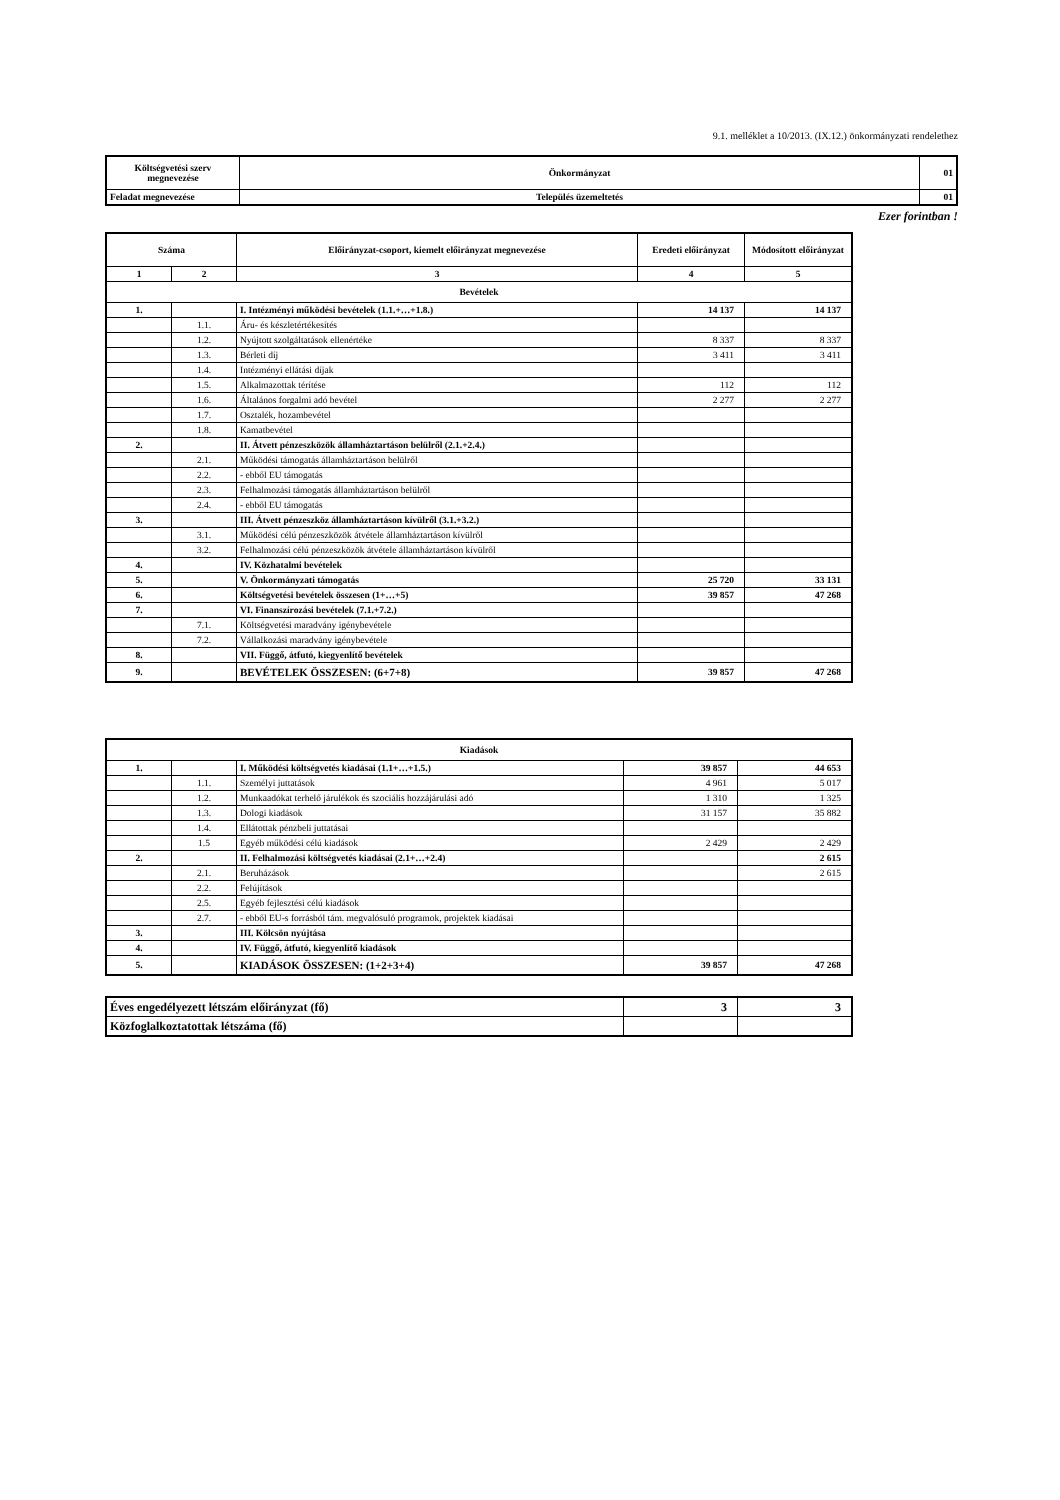9.1. melléklet a 10/2013. (IX.12.) önkormányzati rendelethez
| Költségvetési szerv megnevezése | Önkormányzat | 01 |
| Feladat megnevezése | Település üzemeltetés | 01 |
Ezer forintban !
| Száma | | Előirányzat-csoport, kiemelt előirányzat megnevezése | Eredeti előirányzat | Módosított előirányzat |
| --- | --- | --- | --- | --- |
| 1 | 2 | 3 | 4 | 5 |
| Bevételek | | | | |
| 1. | | I. Intézményi működési bevételek (1.1.+…+1.8.) | 14 137 | 14 137 |
| | 1.1. | Áru- és készletértékesítés | | |
| | 1.2. | Nyújtott szolgáltatások ellenértéke | 8 337 | 8 337 |
| | 1.3. | Bérleti díj | 3 411 | 3 411 |
| | 1.4. | Intézményi ellátási díjak | | |
| | 1.5. | Alkalmazottak térítése | 112 | 112 |
| | 1.6. | Általános forgalmi adó bevétel | 2 277 | 2 277 |
| | 1.7. | Osztalék, hozambevétel | | |
| | 1.8. | Kamatbevétel | | |
| 2. | | II. Átvett pénzeszközök államháztartáson belülről (2.1.+2.4.) | | |
| | 2.1. | Működési támogatás államháztartáson belülről | | |
| | 2.2. | - ebből EU támogatás | | |
| | 2.3. | Felhalmozási támogatás államháztartáson belülről | | |
| | 2.4. | - ebből EU támogatás | | |
| 3. | | III. Átvett pénzeszköz államháztartáson kívülről (3.1.+3.2.) | | |
| | 3.1. | Működési célú pénzeszközök átvétele államháztartáson kívülről | | |
| | 3.2. | Felhalmozási célú pénzeszközök átvétele államháztartáson kívülről | | |
| 4. | | IV. Közhatalmi bevételek | | |
| 5. | | V. Önkormányzati támogatás | 25 720 | 33 131 |
| 6. | | Költségvetési bevételek összesen (1+…+5) | 39 857 | 47 268 |
| 7. | | VI. Finanszírozási bevételek (7.1.+7.2.) | | |
| | 7.1. | Költségvetési maradvány igénybevétele | | |
| | 7.2. | Vállalkozási maradvány igénybevétele | | |
| 8. | | VII. Függő, átfutó, kiegyenlítő bevételek | | |
| 9. | | BEVÉTELEK ÖSSZESEN: (6+7+8) | 39 857 | 47 268 |
| Kiadások | | | | |
| 1. | | I. Működési költségvetés kiadásai (1.1+…+1.5.) | 39 857 | 44 653 |
| | 1.1. | Személyi juttatások | 4 961 | 5 017 |
| | 1.2. | Munkaadókat terhelő járulékok és szociális hozzájárulási adó | 1 310 | 1 325 |
| | 1.3. | Dologi kiadások | 31 157 | 35 882 |
| | 1.4. | Ellátottak pénzbeli juttatásai | | |
| | 1.5 | Egyéb működési célú kiadások | 2 429 | 2 429 |
| 2. | | II. Felhalmozási költségvetés kiadásai (2.1+…+2.4) | | 2 615 |
| | 2.1. | Beruházások | | 2 615 |
| | 2.2. | Felújítások | | |
| | 2.5. | Egyéb fejlesztési célú kiadások | | |
| | 2.7. | - ebből EU-s forrásból tám. megvalósuló programok, projektek kiadásai | | |
| 3. | | III. Kölcsön nyújtása | | |
| 4. | | IV. Függő, átfutó, kiegyenlítő kiadások | | |
| 5. | | KIADÁSOK ÖSSZESEN: (1+2+3+4) | 39 857 | 47 268 |
| Éves engedélyezett létszám előirányzat (fő) | 3 | 3 |
| Közfoglalkoztatottak létszáma (fő) | | |